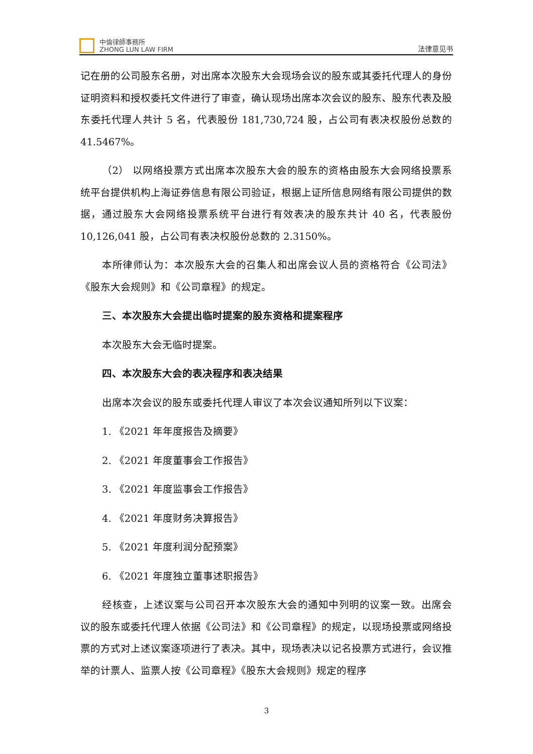中倫律師事務所
ZHONG LUN LAW FIRM
法律意见书
记在册的公司股东名册，对出席本次股东大会现场会议的股东或其委托代理人的身份证明资料和授权委托文件进行了审查，确认现场出席本次会议的股东、股东代表及股东委托代理人共计 5 名，代表股份 181,730,724 股，占公司有表决权股份总数的 41.5467%。
（2） 以网络投票方式出席本次股东大会的股东的资格由股东大会网络投票系统平台提供机构上海证券信息有限公司验证，根据上证所信息网络有限公司提供的数据，通过股东大会网络投票系统平台进行有效表决的股东共计 40 名，代表股份 10,126,041 股，占公司有表决权股份总数的 2.3150%。
本所律师认为：本次股东大会的召集人和出席会议人员的资格符合《公司法》《股东大会规则》和《公司章程》的规定。
三、本次股东大会提出临时提案的股东资格和提案程序
本次股东大会无临时提案。
四、本次股东大会的表决程序和表决结果
出席本次会议的股东或委托代理人审议了本次会议通知所列以下议案：
1. 《2021 年年度报告及摘要》
2. 《2021 年度董事会工作报告》
3. 《2021 年度监事会工作报告》
4. 《2021 年度财务决算报告》
5. 《2021 年度利润分配预案》
6. 《2021 年度独立董事述职报告》
经核查，上述议案与公司召开本次股东大会的通知中列明的议案一致。出席会议的股东或委托代理人依据《公司法》和《公司章程》的规定，以现场投票或网络投票的方式对上述议案逐项进行了表决。其中，现场表决以记名投票方式进行，会议推举的计票人、监票人按《公司章程》《股东大会规则》规定的程序
3